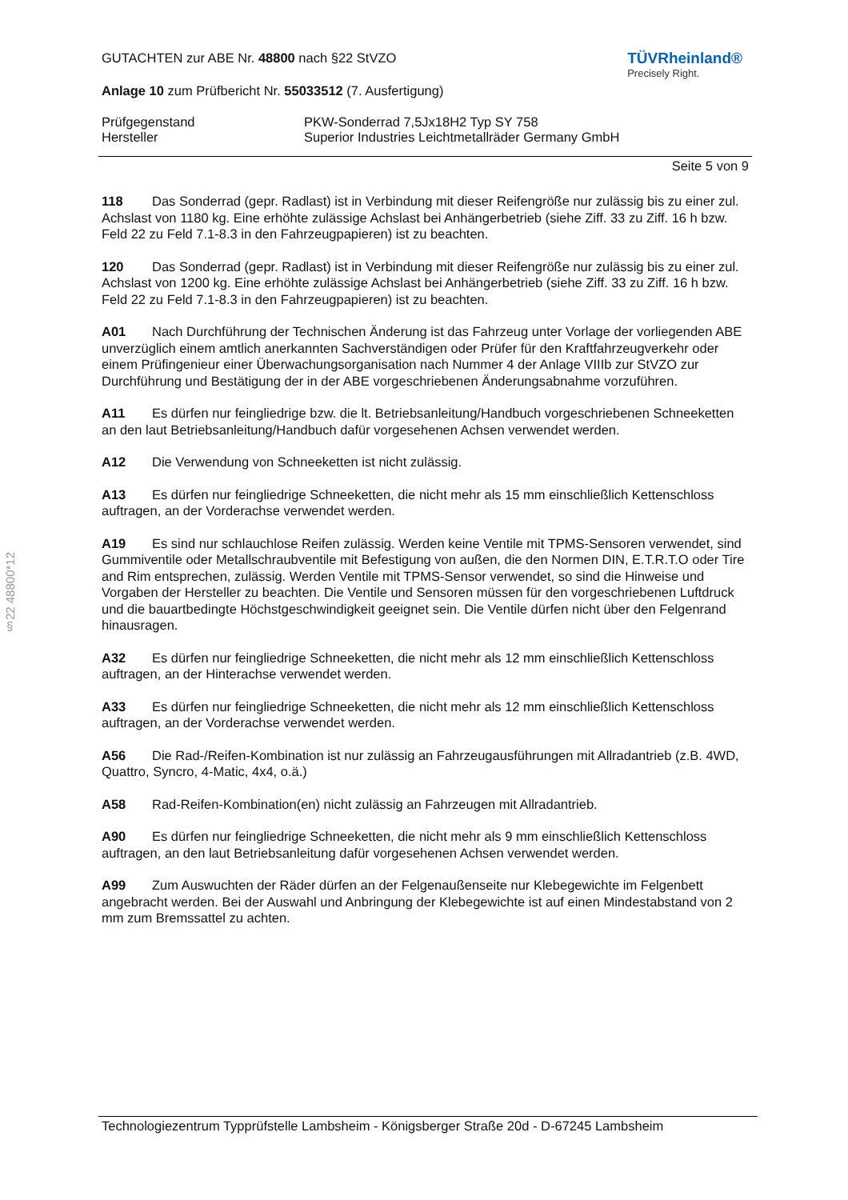GUTACHTEN zur ABE Nr. 48800 nach §22 StVZO
Anlage 10 zum Prüfbericht Nr. 55033512 (7. Ausfertigung)
TÜVRheinland®
Precisely Right.
Prüfgegenstand PKW-Sonderrad 7,5Jx18H2 Typ SY 758
Hersteller Superior Industries Leichtmetallräder Germany GmbH
Seite 5 von 9
118 Das Sonderrad (gepr. Radlast) ist in Verbindung mit dieser Reifengröße nur zulässig bis zu einer zul. Achslast von 1180 kg. Eine erhöhte zulässige Achslast bei Anhängerbetrieb (siehe Ziff. 33 zu Ziff. 16 h bzw. Feld 22 zu Feld 7.1-8.3 in den Fahrzeugpapieren) ist zu beachten.
120 Das Sonderrad (gepr. Radlast) ist in Verbindung mit dieser Reifengröße nur zulässig bis zu einer zul. Achslast von 1200 kg. Eine erhöhte zulässige Achslast bei Anhängerbetrieb (siehe Ziff. 33 zu Ziff. 16 h bzw. Feld 22 zu Feld 7.1-8.3 in den Fahrzeugpapieren) ist zu beachten.
A01 Nach Durchführung der Technischen Änderung ist das Fahrzeug unter Vorlage der vorliegenden ABE unverzüglich einem amtlich anerkannten Sachverständigen oder Prüfer für den Kraftfahrzeugverkehr oder einem Prüfingenieur einer Überwachungsorganisation nach Nummer 4 der Anlage VIIIb zur StVZO zur Durchführung und Bestätigung der in der ABE vorgeschriebenen Änderungsabnahme vorzuführen.
A11 Es dürfen nur feingliedrige bzw. die lt. Betriebsanleitung/Handbuch vorgeschriebenen Schneeketten an den laut Betriebsanleitung/Handbuch dafür vorgesehenen Achsen verwendet werden.
A12 Die Verwendung von Schneeketten ist nicht zulässig.
A13 Es dürfen nur feingliedrige Schneeketten, die nicht mehr als 15 mm einschließlich Kettenschloss auftragen, an der Vorderachse verwendet werden.
A19 Es sind nur schlauchlose Reifen zulässig. Werden keine Ventile mit TPMS-Sensoren verwendet, sind Gummiventile oder Metallschraubventile mit Befestigung von außen, die den Normen DIN, E.T.R.T.O oder Tire and Rim entsprechen, zulässig. Werden Ventile mit TPMS-Sensor verwendet, so sind die Hinweise und Vorgaben der Hersteller zu beachten. Die Ventile und Sensoren müssen für den vorgeschriebenen Luftdruck und die bauartbedingte Höchstgeschwindigkeit geeignet sein. Die Ventile dürfen nicht über den Felgenrand hinausragen.
A32 Es dürfen nur feingliedrige Schneeketten, die nicht mehr als 12 mm einschließlich Kettenschloss auftragen, an der Hinterachse verwendet werden.
A33 Es dürfen nur feingliedrige Schneeketten, die nicht mehr als 12 mm einschließlich Kettenschloss auftragen, an der Vorderachse verwendet werden.
A56 Die Rad-/Reifen-Kombination ist nur zulässig an Fahrzeugausführungen mit Allradantrieb (z.B. 4WD, Quattro, Syncro, 4-Matic, 4x4, o.ä.)
A58 Rad-Reifen-Kombination(en) nicht zulässig an Fahrzeugen mit Allradantrieb.
A90 Es dürfen nur feingliedrige Schneeketten, die nicht mehr als 9 mm einschließlich Kettenschloss auftragen, an den laut Betriebsanleitung dafür vorgesehenen Achsen verwendet werden.
A99 Zum Auswuchten der Räder dürfen an der Felgenaußenseite nur Klebegewichte im Felgenbett angebracht werden. Bei der Auswahl und Anbringung der Klebegewichte ist auf einen Mindestabstand von 2 mm zum Bremssattel zu achten.
§22 48800*12
Technologiezentrum Typprüfstelle Lambsheim - Königsberger Straße 20d - D-67245 Lambsheim